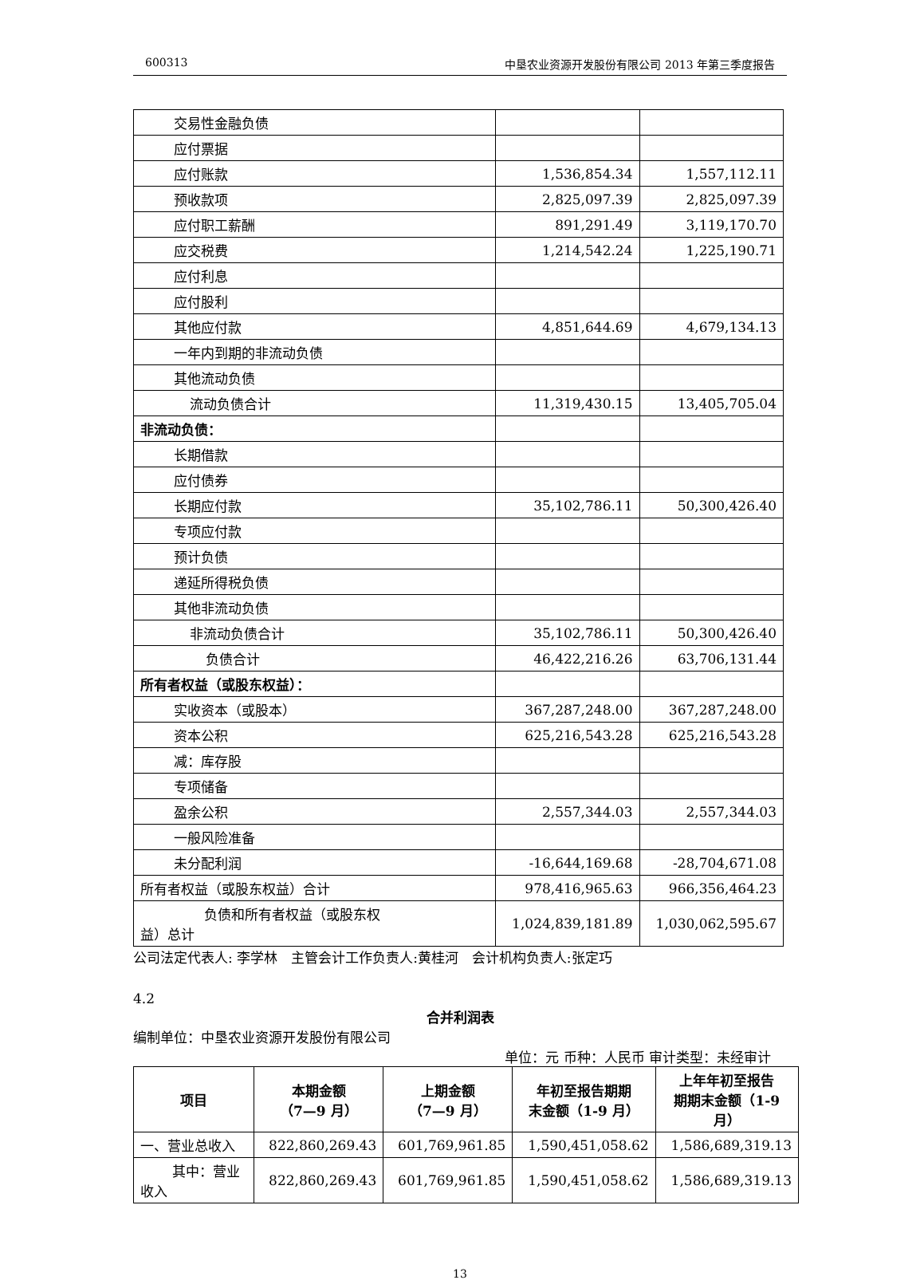600313 中垦农业资源开发股份有限公司 2013 年第三季度报告
| 交易性金融负债 | | |
| 应付票据 | | |
| 应付账款 | 1,536,854.34 | 1,557,112.11 |
| 预收款项 | 2,825,097.39 | 2,825,097.39 |
| 应付职工薪酬 | 891,291.49 | 3,119,170.70 |
| 应交税费 | 1,214,542.24 | 1,225,190.71 |
| 应付利息 | | |
| 应付股利 | | |
| 其他应付款 | 4,851,644.69 | 4,679,134.13 |
| 一年内到期的非流动负债 | | |
| 其他流动负债 | | |
| 流动负债合计 | 11,319,430.15 | 13,405,705.04 |
| 非流动负债： | | |
| 长期借款 | | |
| 应付债券 | | |
| 长期应付款 | 35,102,786.11 | 50,300,426.40 |
| 专项应付款 | | |
| 预计负债 | | |
| 递延所得税负债 | | |
| 其他非流动负债 | | |
| 非流动负债合计 | 35,102,786.11 | 50,300,426.40 |
| 负债合计 | 46,422,216.26 | 63,706,131.44 |
| 所有者权益（或股东权益）： | | |
| 实收资本（或股本） | 367,287,248.00 | 367,287,248.00 |
| 资本公积 | 625,216,543.28 | 625,216,543.28 |
| 减：库存股 | | |
| 专项储备 | | |
| 盈余公积 | 2,557,344.03 | 2,557,344.03 |
| 一般风险准备 | | |
| 未分配利润 | -16,644,169.68 | -28,704,671.08 |
| 所有者权益（或股东权益）合计 | 978,416,965.63 | 966,356,464.23 |
| 负债和所有者权益（或股东权 益）总计 | 1,024,839,181.89 | 1,030,062,595.67 |
公司法定代表人: 李学林　主管会计工作负责人:黄桂河　会计机构负责人:张定巧
4.2
合并利润表
编制单位：中垦农业资源开发股份有限公司
单位：元 币种：人民币 审计类型：未经审计
| 项目 | 本期金额 （7—9 月） | 上期金额 （7—9 月） | 年初至报告期期 末金额（1-9 月） | 上年年初至报告 期期末金额（1-9 月） |
| --- | --- | --- | --- | --- |
| 一、营业总收入 | 822,860,269.43 | 601,769,961.85 | 1,590,451,058.62 | 1,586,689,319.13 |
| 其中：营业 收入 | 822,860,269.43 | 601,769,961.85 | 1,590,451,058.62 | 1,586,689,319.13 |
13